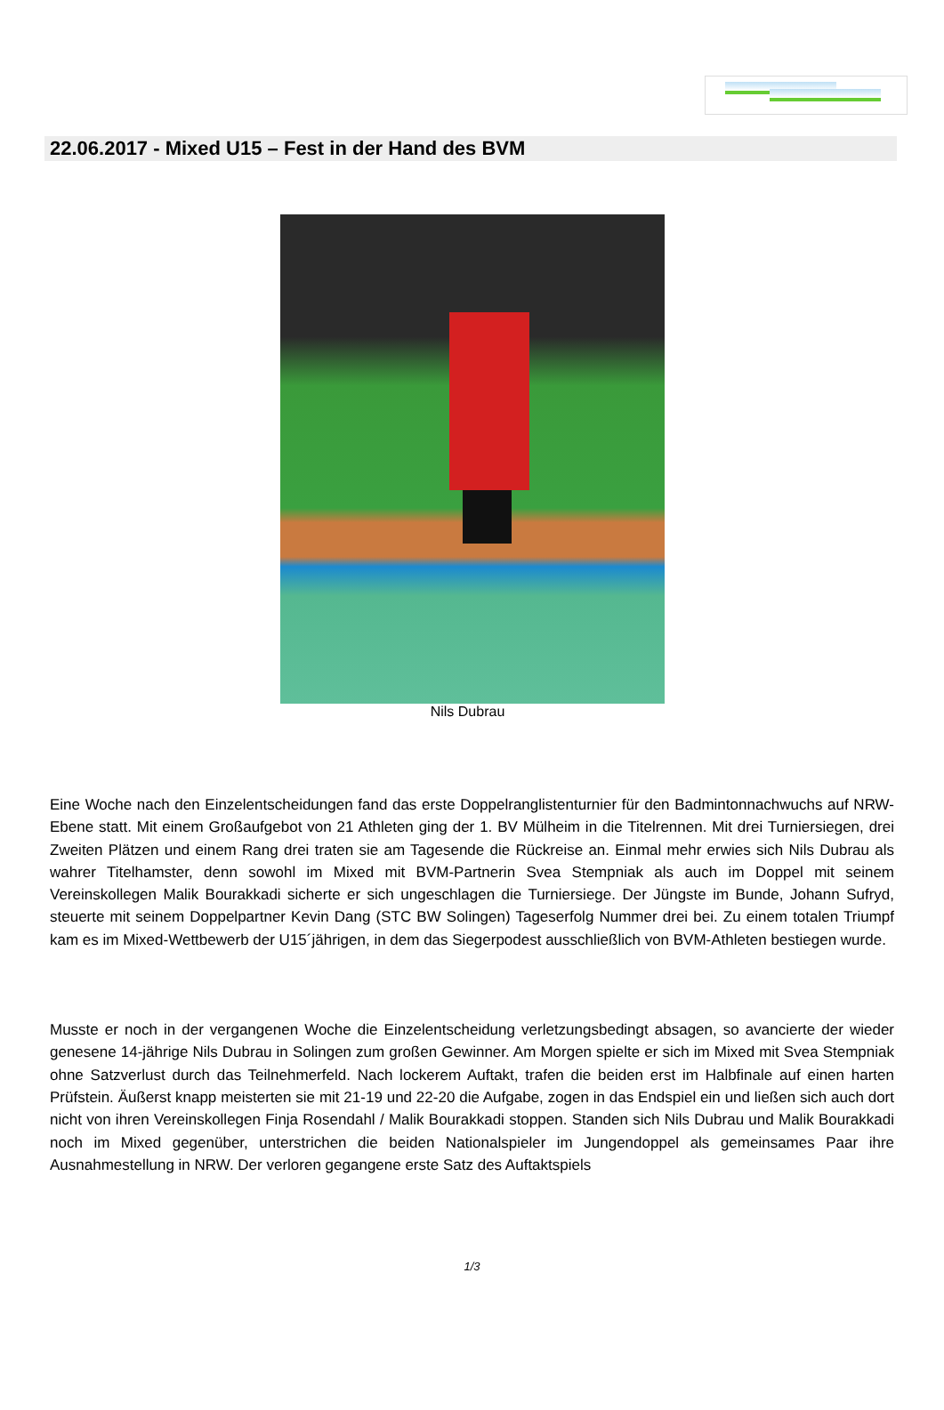22.06.2017 - Mixed U15 – Fest in der Hand des BVM
Nils Dubrau
Eine Woche nach den Einzelentscheidungen fand das erste Doppelranglistenturnier für den Badmintonnachwuchs auf NRW-Ebene statt. Mit einem Großaufgebot von 21 Athleten ging der 1. BV Mülheim in die Titelrennen. Mit drei Turniersiegen, drei Zweiten Plätzen und einem Rang drei traten sie am Tagesende die Rückreise an. Einmal mehr erwies sich Nils Dubrau als wahrer Titelhamster, denn sowohl im Mixed mit BVM-Partnerin Svea Stempniak als auch im Doppel mit seinem Vereinskollegen Malik Bourakkadi sicherte er sich ungeschlagen die Turniersiege. Der Jüngste im Bunde, Johann Sufryd, steuerte mit seinem Doppelpartner Kevin Dang (STC BW Solingen) Tageserfolg Nummer drei bei. Zu einem totalen Triumpf kam es im Mixed-Wettbewerb der U15´jährigen, in dem das Siegerpodest ausschließlich von BVM-Athleten bestiegen wurde.
Musste er noch in der vergangenen Woche die Einzelentscheidung verletzungsbedingt absagen, so avancierte der wieder genesene 14-jährige Nils Dubrau in Solingen zum großen Gewinner. Am Morgen spielte er sich im Mixed mit Svea Stempniak ohne Satzverlust durch das Teilnehmerfeld. Nach lockerem Auftakt, trafen die beiden erst im Halbfinale auf einen harten Prüfstein. Äußerst knapp meisterten sie mit 21-19 und 22-20 die Aufgabe, zogen in das Endspiel ein und ließen sich auch dort nicht von ihren Vereinskollegen Finja Rosendahl / Malik Bourakkadi stoppen. Standen sich Nils Dubrau und Malik Bourakkadi noch im Mixed gegenüber, unterstrichen die beiden Nationalspieler im Jungendoppel als gemeinsames Paar ihre Ausnahmestellung in NRW. Der verloren gegangene erste Satz des Auftaktspiels
1/3